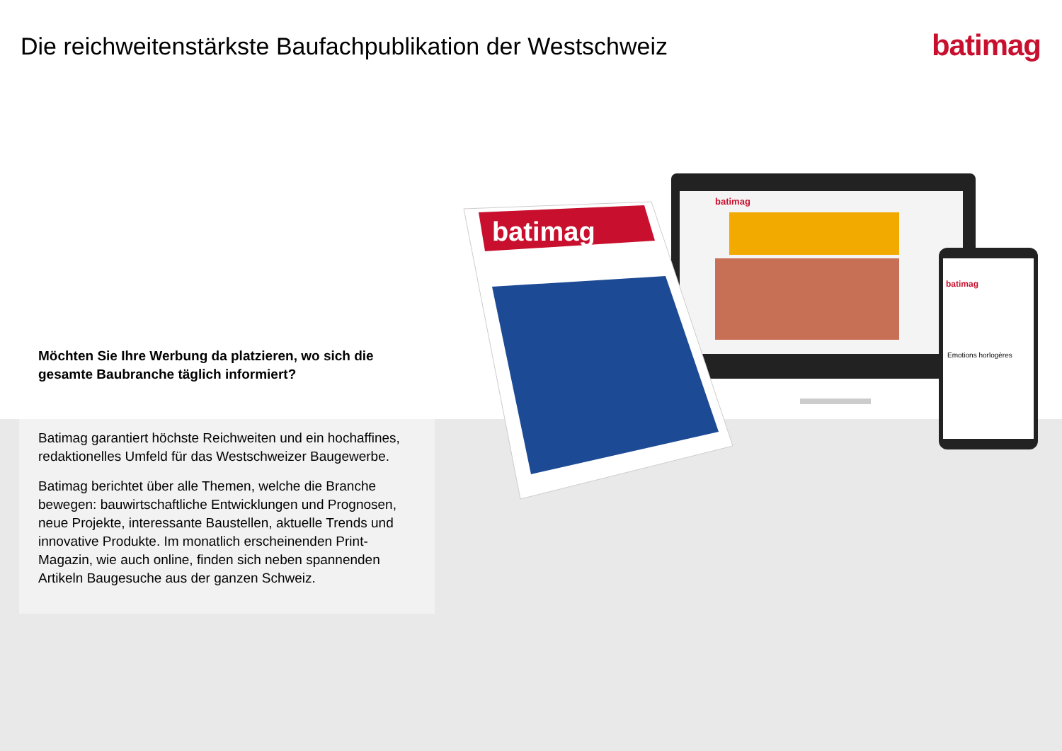Die reichweitenstärkste Baufachpublikation der Westschweiz
batimag
batimag
batimag
Emotions horlogères
batimag
Möchten Sie Ihre Werbung da platzieren, wo sich die gesamte Baubranche täglich informiert?
Batimag garantiert höchste Reichweiten und ein hochaffines, redaktionelles Umfeld für das Westschweizer Baugewerbe.
Batimag berichtet über alle Themen, welche die Branche bewegen: bauwirtschaftliche Entwicklungen und Prognosen, neue Projekte, interessante Baustellen, aktuelle Trends und innovative Produkte. Im monatlich erscheinenden Print-Magazin, wie auch online, finden sich neben spannenden Artikeln Baugesuche aus der ganzen Schweiz.